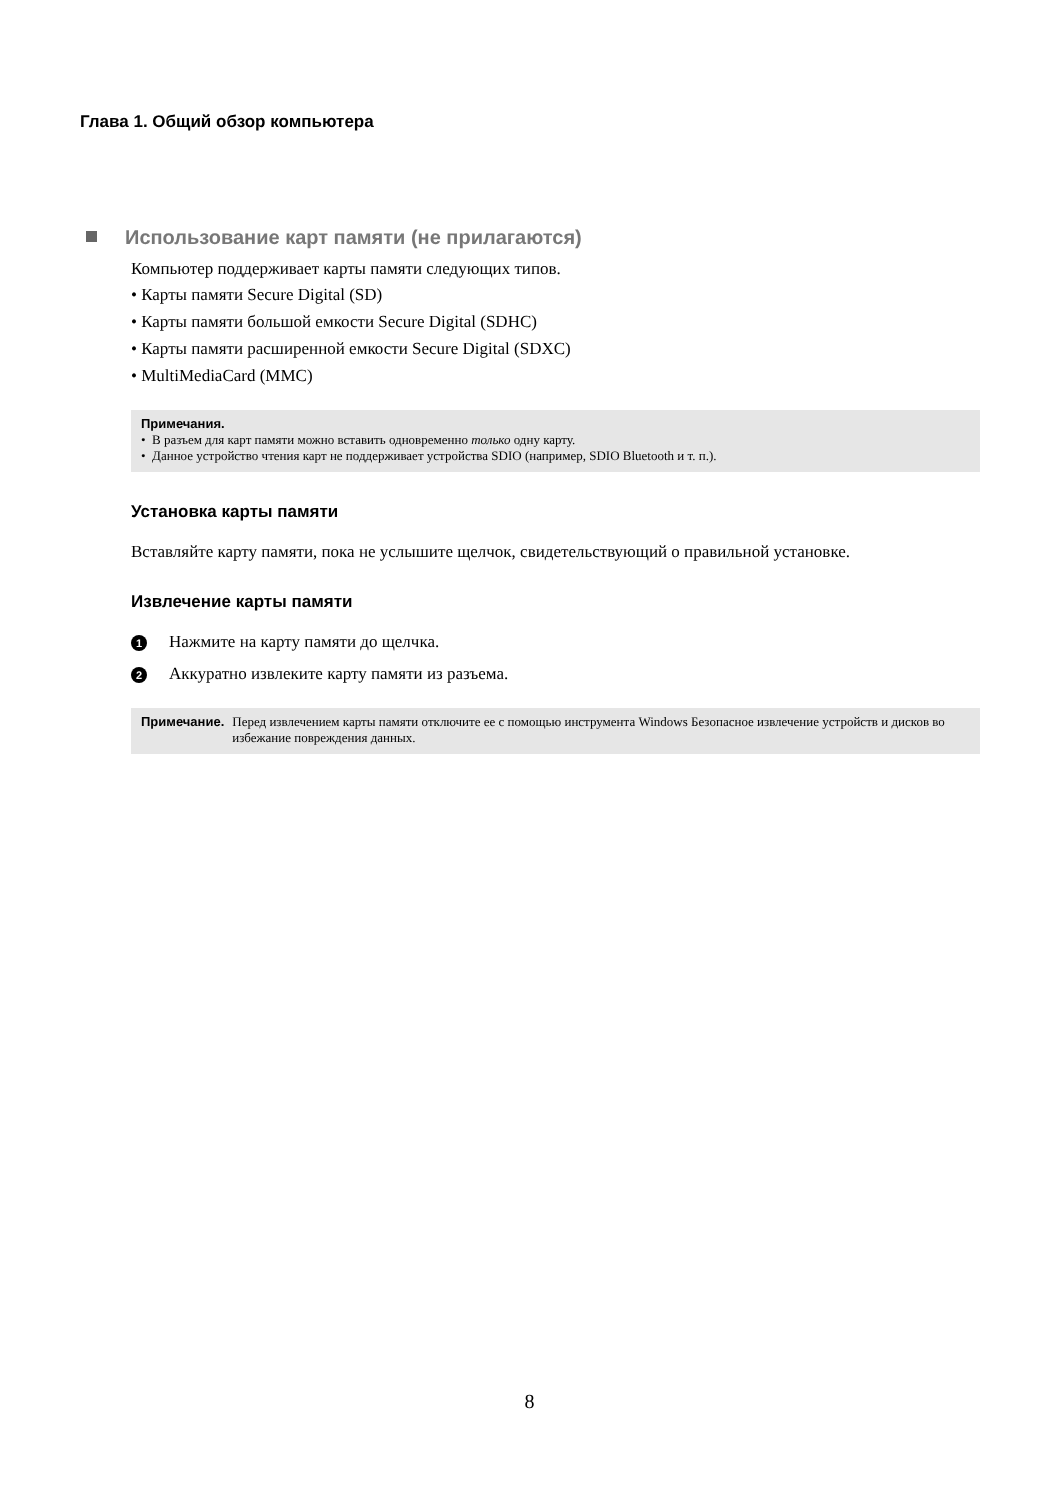Глава 1. Общий обзор компьютера
Использование карт памяти (не прилагаются)
Компьютер поддерживает карты памяти следующих типов.
• Карты памяти Secure Digital (SD)
• Карты памяти большой емкости Secure Digital (SDHC)
• Карты памяти расширенной емкости Secure Digital (SDXC)
• MultiMediaCard (MMC)
Примечания.
• В разъем для карт памяти можно вставить одновременно только одну карту.
• Данное устройство чтения карт не поддерживает устройства SDIO (например, SDIO Bluetooth и т. п.).
Установка карты памяти
Вставляйте карту памяти, пока не услышите щелчок, свидетельствующий о правильной установке.
Извлечение карты памяти
1 Нажмите на карту памяти до щелчка.
2 Аккуратно извлеките карту памяти из разъема.
Примечание. Перед извлечением карты памяти отключите ее с помощью инструмента Windows Безопасное извлечение устройств и дисков во избежание повреждения данных.
8